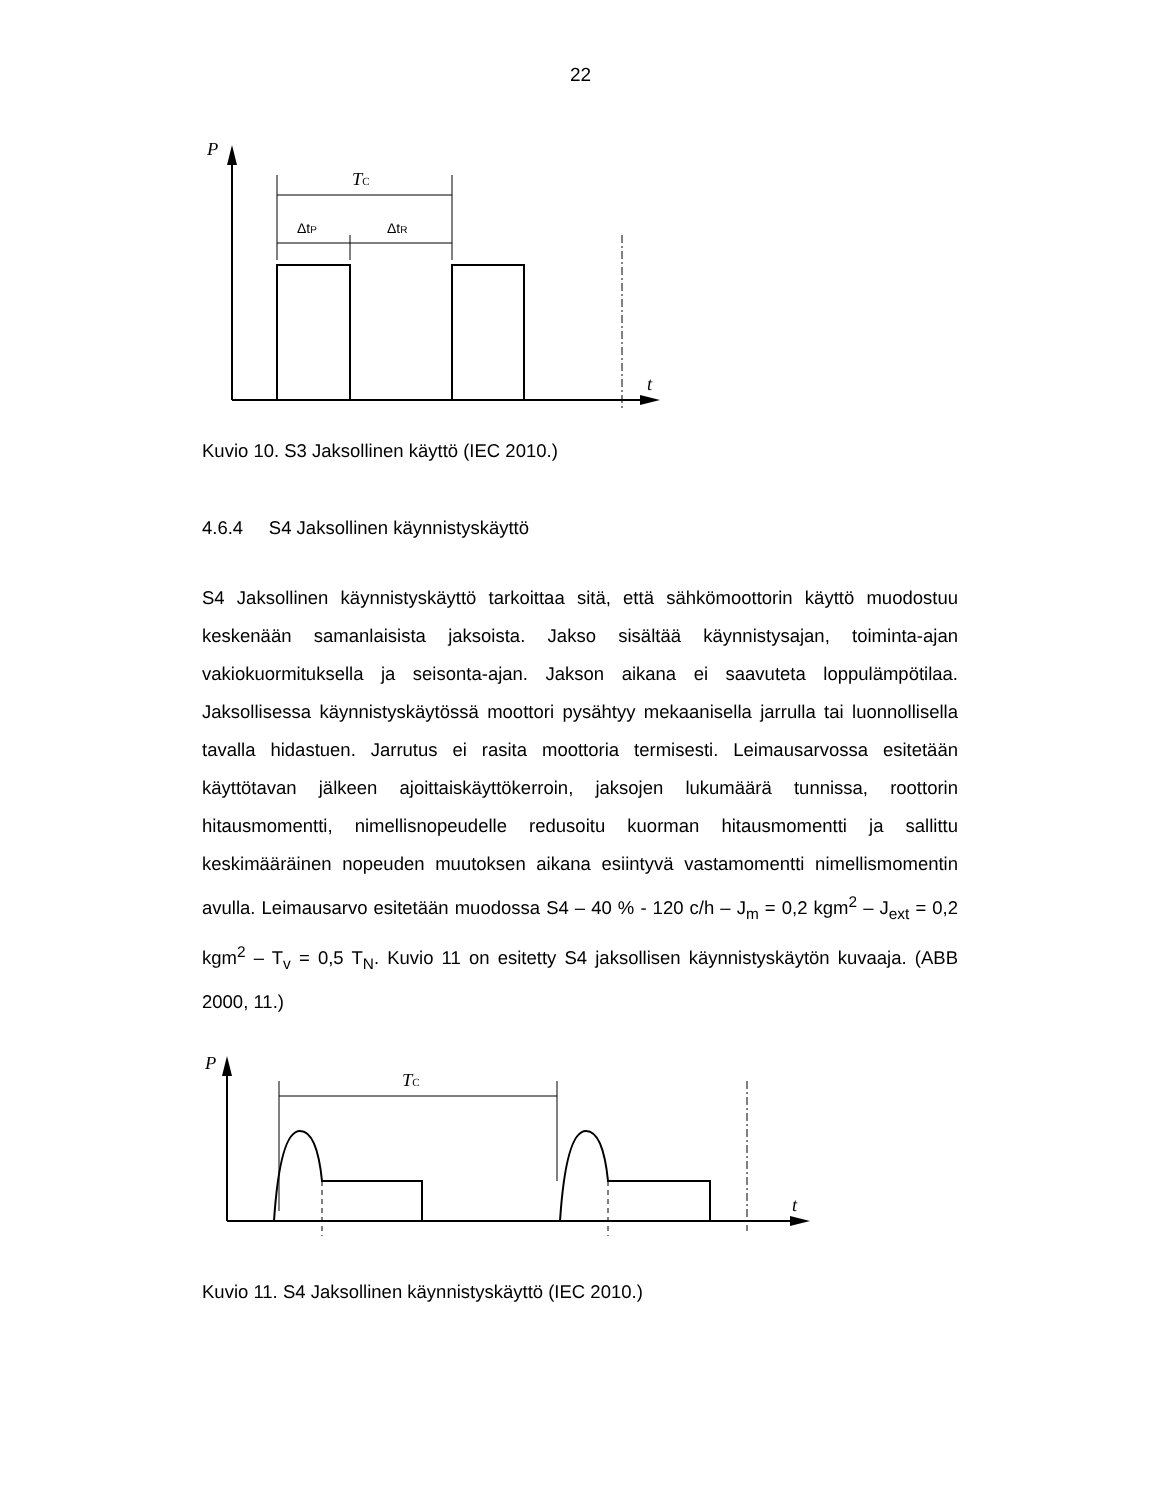22
P
t
TC
ΔtP
ΔtR
Kuvio 10. S3 Jaksollinen käyttö (IEC 2010.)
4.6.4 S4 Jaksollinen käynnistyskäyttö
S4 Jaksollinen käynnistyskäyttö tarkoittaa sitä, että sähkömoottorin käyttö muodostuu keskenään samanlaisista jaksoista. Jakso sisältää käynnistysajan, toiminta-ajan vakiokuormituksella ja seisonta-ajan. Jakson aikana ei saavuteta loppulämpötilaa. Jaksollisessa käynnistyskäytössä moottori pysähtyy mekaanisella jarrulla tai luonnollisella tavalla hidastuen. Jarrutus ei rasita moottoria termisesti. Leimausarvossa esitetään käyttötavan jälkeen ajoittaiskäyttökerroin, jaksojen lukumäärä tunnissa, roottorin hitausmomentti, nimellisnopeudelle redusoitu kuorman hitausmomentti ja sallittu keskimääräinen nopeuden muutoksen aikana esiintyvä vastamomentti nimellismomentin avulla. Leimausarvo esitetään muodossa S4 – 40 % - 120 c/h – J<sub>m</sub> = 0,2 kgm<sup>2</sup> – J<sub>ext</sub> = 0,2 kgm<sup>2</sup> – T<sub>v</sub> = 0,5 T<sub>N</sub>. Kuvio 11 on esitetty S4 jaksollisen käynnistyskäytön kuvaaja. (ABB 2000, 11.)
P
t
TC
Kuvio 11. S4 Jaksollinen käynnistyskäyttö (IEC 2010.)